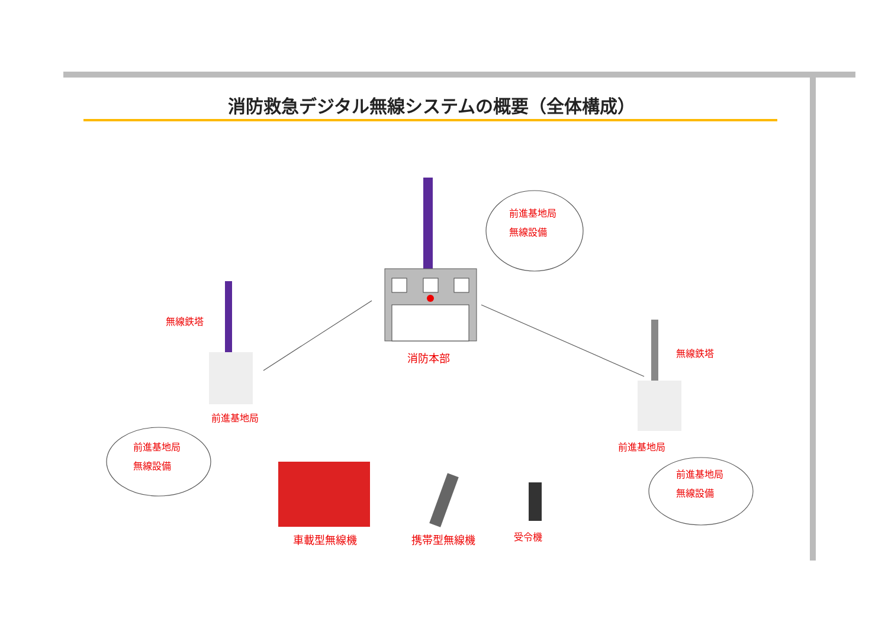消防救急デジタル無線システムの概要（全体構成）
前進基地局
無線設備
無線鉄塔
消防本部 無線鉄塔
前進基地局
前進基地局
無線設備
前進基地局
前進基地局
無線設備
車載型無線機 携帯型無線機 受令機